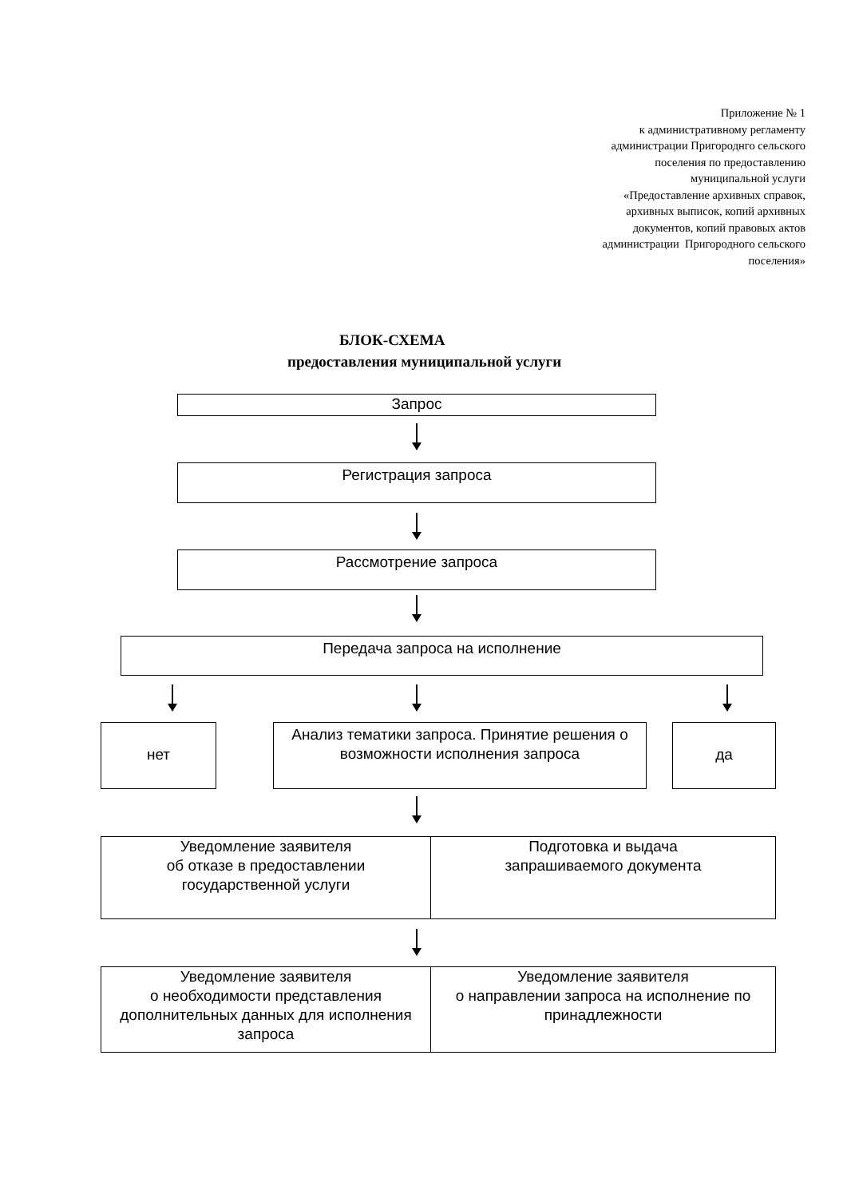Приложение № 1
к административному регламенту
администрации Пригороднго сельского
поселения по предоставлению
муниципальной услуги
«Предоставление архивных справок,
архивных выписок, копий архивных
документов, копий правовых актов
администрации Пригородного сельского
поселения»
БЛОК-СХЕМА
предоставления муниципальной услуги
Запрос
Регистрация запроса
Рассмотрение запроса
Передача запроса на исполнение
нет
Анализ тематики запроса. Принятие решения о возможности исполнения запроса
да
Уведомление заявителя
об отказе в предоставлении
государственной услуги
Подготовка и выдача
запрашиваемого документа
Уведомление заявителя
о необходимости представления дополнительных данных для исполнения запроса
Уведомление заявителя
о направлении запроса на исполнение по принадлежности